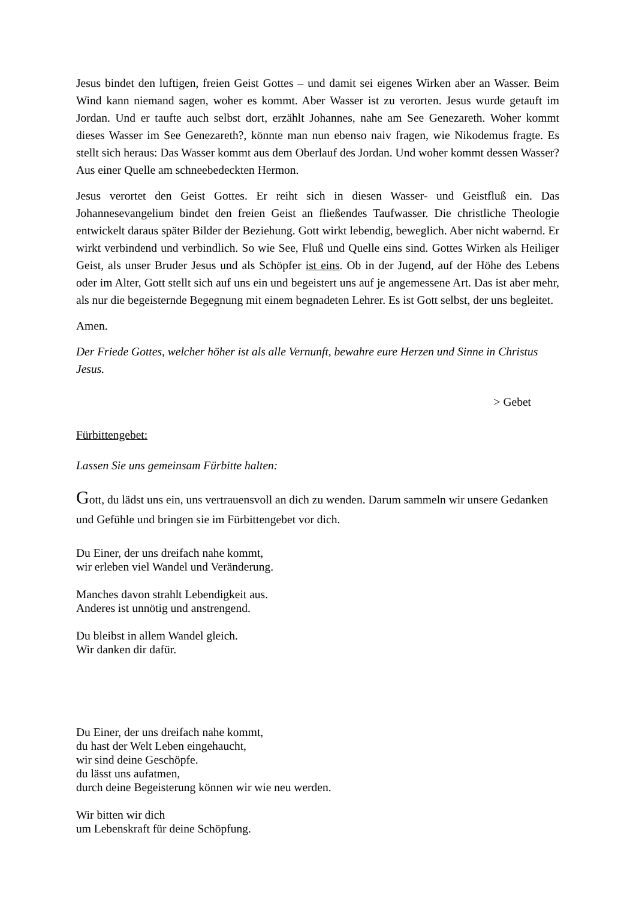Jesus bindet den luftigen, freien Geist Gottes – und damit sei eigenes Wirken aber an Wasser. Beim Wind kann niemand sagen, woher es kommt. Aber Wasser ist zu verorten. Jesus wurde getauft im Jordan. Und er taufte auch selbst dort, erzählt Johannes, nahe am See Genezareth. Woher kommt dieses Wasser im See Genezareth?, könnte man nun ebenso naiv fragen, wie Nikodemus fragte. Es stellt sich heraus: Das Wasser kommt aus dem Oberlauf des Jordan. Und woher kommt dessen Wasser? Aus einer Quelle am schneebedeckten Hermon.
Jesus verortet den Geist Gottes. Er reiht sich in diesen Wasser- und Geistfluß ein. Das Johannesevangelium bindet den freien Geist an fließendes Taufwasser. Die christliche Theologie entwickelt daraus später Bilder der Beziehung. Gott wirkt lebendig, beweglich. Aber nicht wabernd. Er wirkt verbindend und verbindlich. So wie See, Fluß und Quelle eins sind. Gottes Wirken als Heiliger Geist, als unser Bruder Jesus und als Schöpfer ist eins. Ob in der Jugend, auf der Höhe des Lebens oder im Alter, Gott stellt sich auf uns ein und begeistert uns auf je angemessene Art. Das ist aber mehr, als nur die begeisternde Begegnung mit einem begnadeten Lehrer. Es ist Gott selbst, der uns begleitet.
Amen.
Der Friede Gottes, welcher höher ist als alle Vernunft, bewahre eure Herzen und Sinne in Christus Jesus.
> Gebet
Fürbittengebet:
Lassen Sie uns gemeinsam Fürbitte halten:
Gott, du lädst uns ein, uns vertrauensvoll an dich zu wenden. Darum sammeln wir unsere Gedanken und Gefühle und bringen sie im Fürbittengebet vor dich.
Du Einer, der uns dreifach nahe kommt,
wir erleben viel Wandel und Veränderung.
Manches davon strahlt Lebendigkeit aus.
Anderes ist unnötig und anstrengend.
Du bleibst in allem Wandel gleich.
Wir danken dir dafür.
Du Einer, der uns dreifach nahe kommt,
du hast der Welt Leben eingehaucht,
wir sind deine Geschöpfe.
du lässt uns aufatmen,
durch deine Begeisterung können wir wie neu werden.
Wir bitten wir dich
um Lebenskraft für deine Schöpfung.